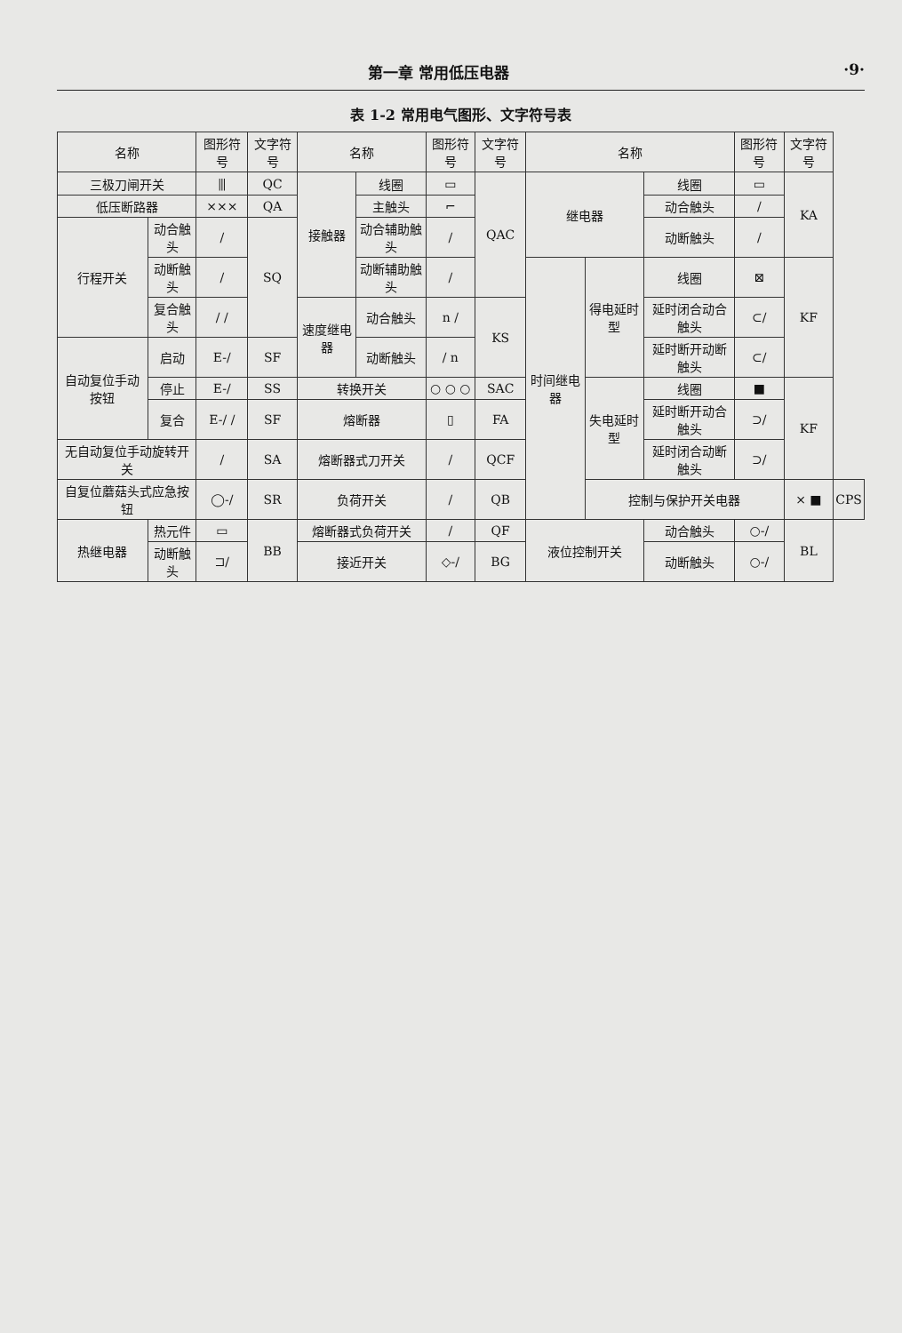第一章 常用低压电器 ·9·
表 1-2 常用电气图形、文字符号表
| 名称 | | 图形符号 | 文字符号 | 名称 | | 图形符号 | 文字符号 | 名称 | | | 图形符号 | 文字符号 | |
| --- | --- | --- | --- | --- | --- | --- | --- | --- | --- | --- | --- | --- | --- |
| 三极刀闸开关 | | ⫼ | QC | 接触器 | 线圈 | ▭ | QAC | 继电器 | | 线圈 | ▭ | KA | |
| 低压断路器 | | ⨯⨯⨯ | QA | | 主触头 | ⌐ | | | | 动合触头 | / | | |
| 行程开关 | 动合触头 | / | SQ | | 动合辅助触头 | / | | | | 动断触头 | / | | |
| | 动断触头 | / | | | 动断辅助触头 | / | | 时间继电器 | 得电延时型 | 线圈 | ⊠ | KF | |
| | 复合触头 | / / | | 速度继电器 | 动合触头 | n / | KS | | | 延时闭合动合触头 | ⊂/ | | |
| 自动复位手动按钮 | 启动 | E-/ | SF | | 动断触头 | / n | | | | 延时断开动断触头 | ⊂/ | | |
| | 停止 | E-/ | SS | 转换开关 | | ○ ○ ○ | SAC | | 失电延时型 | 线圈 | ■ | KF | |
| | 复合 | E-/ / | SF | 熔断器 | | ▯ | FA | | | 延时断开动合触头 | ⊃/ | | |
| 无自动复位手动旋转开关 | | / | SA | 熔断器式刀开关 | | / | QCF | | | 延时闭合动断触头 | ⊃/ | | |
| 自复位蘑菇头式应急按钮 | | ◯-/ | SR | 负荷开关 | | / | QB | | 控制与保护开关电器 | | | ⨯ ■ | CPS |
| 热继电器 | 热元件 | ▭ | BB | 熔断器式负荷开关 | | / | QF | 液位控制开关 | | 动合触头 | ○-/ | BL | |
| | 动断触头 | ⊐/ | | 接近开关 | | ◇-/ | BG | | | 动断触头 | ○-/ | | |